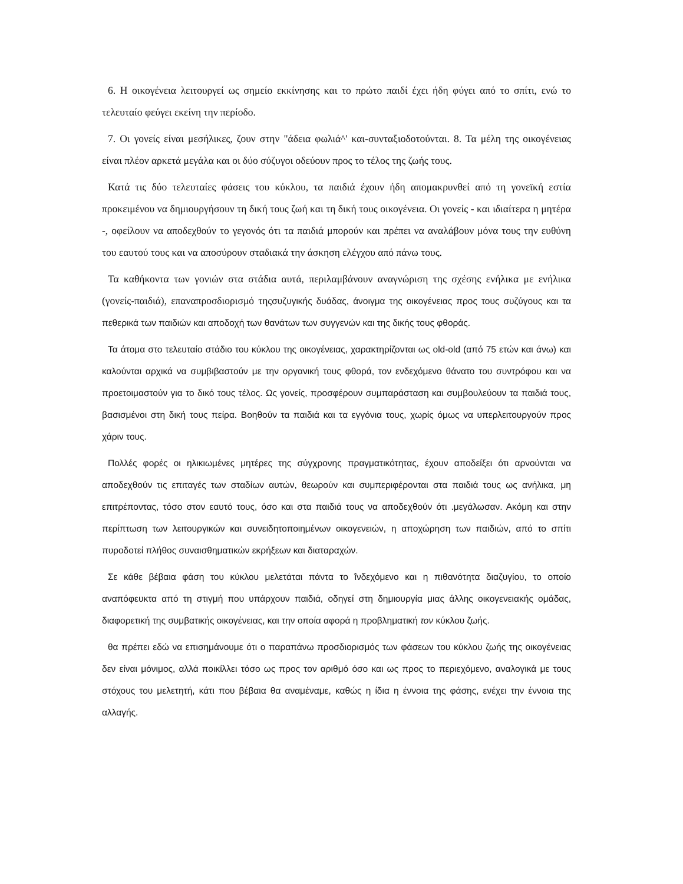6. Η οικογένεια λειτουργεί ως σημείο εκκίνησης και το πρώτο παιδί έχει ήδη φύγει από το σπίτι, ενώ το τελευταίο φεύγει εκείνη την περίοδο.
7. Οι γονείς είναι μεσήλικες, ζουν στην "άδεια φωλιά^' και-συνταξιοδοτούνται. 8. Τα μέλη της οικογένειας είναι πλέον αρκετά μεγάλα και οι δύο σύζυγοι οδεύουν προς το τέλος της ζωής τους.
Κατά τις δύο τελευταίες φάσεις του κύκλου, τα παιδιά έχουν ήδη απομακρυνθεί από τη γονεϊκή εστία προκειμένου να δημιουργήσουν τη δική τους ζωή και τη δική τους οικογένεια. Οι γονείς - και ιδιαίτερα η μητέρα -, οφείλουν να αποδεχθούν το γεγονός ότι τα παιδιά μπορούν και πρέπει να αναλάβουν μόνα τους την ευθύνη του εαυτού τους και να αποσύρουν σταδιακά την άσκηση ελέγχου από πάνω τους.
Τα καθήκοντα των γονιών στα στάδια αυτά, περιλαμβάνουν αναγνώριση της σχέσης ενήλικα με ενήλικα (γονείς-παιδιά), επαναπροσδιορισμό τηςσυζυγικής δυάδας, άνοιγμα της οικογένειας προς τους συζύγους και τα πεθερικά των παιδιών και αποδοχή των θανάτων των συγγενών και της δικής τους φθοράς.
Τα άτομα στο τελευταίο στάδιο του κύκλου της οικογένειας, χαρακτηρίζονται ως old-old (από 75 ετών και άνω) και καλούνται αρχικά να συμβιβαστούν με την οργανική τους φθορά, τον ενδεχόμενο θάνατο του συντρόφου και να προετοιμαστούν για το δικό τους τέλος. Ως γονείς, προσφέρουν συμπαράσταση και συμβουλεύουν τα παιδιά τους, βασισμένοι στη δική τους πείρα. Βοηθούν τα παιδιά και τα εγγόνια τους, χωρίς όμως να υπερλειτουργούν προς χάριν τους.
Πολλές φορές οι ηλικιωμένες μητέρες της σύγχρονης πραγματικότητας, έχουν αποδείξει ότι αρνούνται να αποδεχθούν τις επιταγές των σταδίων αυτών, θεωρούν και συμπεριφέρονται στα παιδιά τους ως ανήλικα, μη επιτρέποντας, τόσο στον εαυτό τους, όσο και στα παιδιά τους να αποδεχθούν ότι .μεγάλωσαν. Ακόμη και στην περίπτωση των λειτουργικών και συνειδητοποιημένων οικογενειών, η αποχώρηση των παιδιών, από το σπίτι πυροδοτεί πλήθος συναισθηματικών εκρήξεων και διαταραχών.
Σε κάθε βέβαια φάση του κύκλου μελετάται πάντα το ΐνδεχόμενο και η πιθανότητα διαζυγίου, το οποίο αναπόφευκτα από τη στιγμή που υπάρχουν παιδιά, οδηγεί στη δημιουργία μιας άλλης οικογενειακής ομάδας, διαφορετική της συμβατικής οικογένειας, και την οποία αφορά η προβληματική τον κύκλου ζωής.
θα πρέπει εδώ να επισημάνουμε ότι ο παραπάνω προσδιορισμός των φάσεων του κύκλου ζωής της οικογένειας δεν είναι μόνιμος, αλλά ποικίλλει τόσο ως προς τον αριθμό όσο και ως προς το περιεχόμενο, αναλογικά με τους στόχους του μελετητή, κάτι που βέβαια θα αναμέναμε, καθώς η ίδια η έννοια της φάσης, ενέχει την έννοια της αλλαγής.